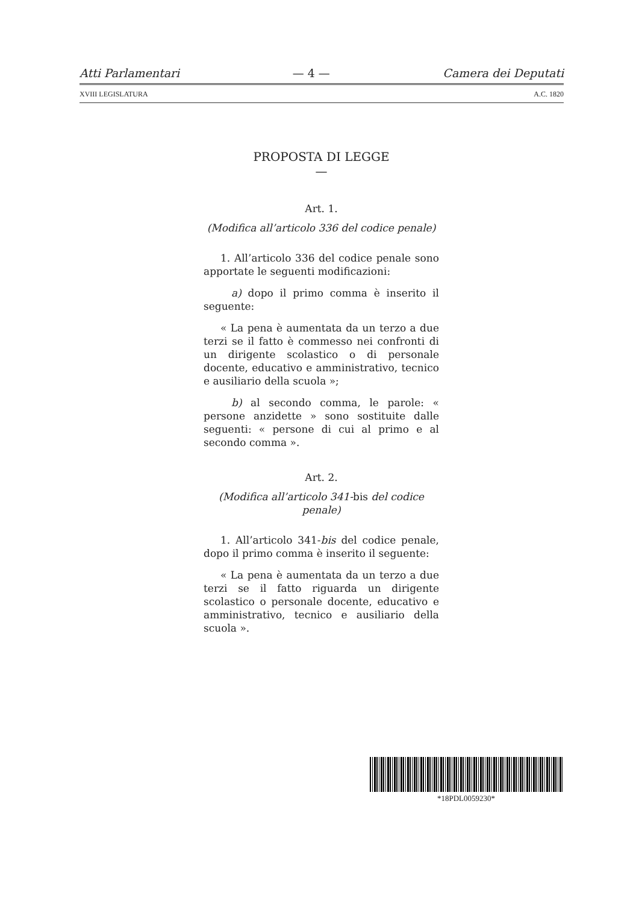Atti Parlamentari — 4 — Camera dei Deputati
XVIII LEGISLATURA A.C. 1820
PROPOSTA DI LEGGE
—
Art. 1.
(Modifica all’articolo 336 del codice penale)
1. All’articolo 336 del codice penale sono apportate le seguenti modificazioni:
a) dopo il primo comma è inserito il seguente:
« La pena è aumentata da un terzo a due terzi se il fatto è commesso nei confronti di un dirigente scolastico o di personale docente, educativo e amministrativo, tecnico e ausiliario della scuola »;
b) al secondo comma, le parole: « persone anzidette » sono sostituite dalle seguenti: « persone di cui al primo e al secondo comma ».
Art. 2.
(Modifica all’articolo 341-bis del codice penale)
1. All’articolo 341-bis del codice penale, dopo il primo comma è inserito il seguente:
« La pena è aumentata da un terzo a due terzi se il fatto riguarda un dirigente scolastico o personale docente, educativo e amministrativo, tecnico e ausiliario della scuola ».
*18PDL0059230*